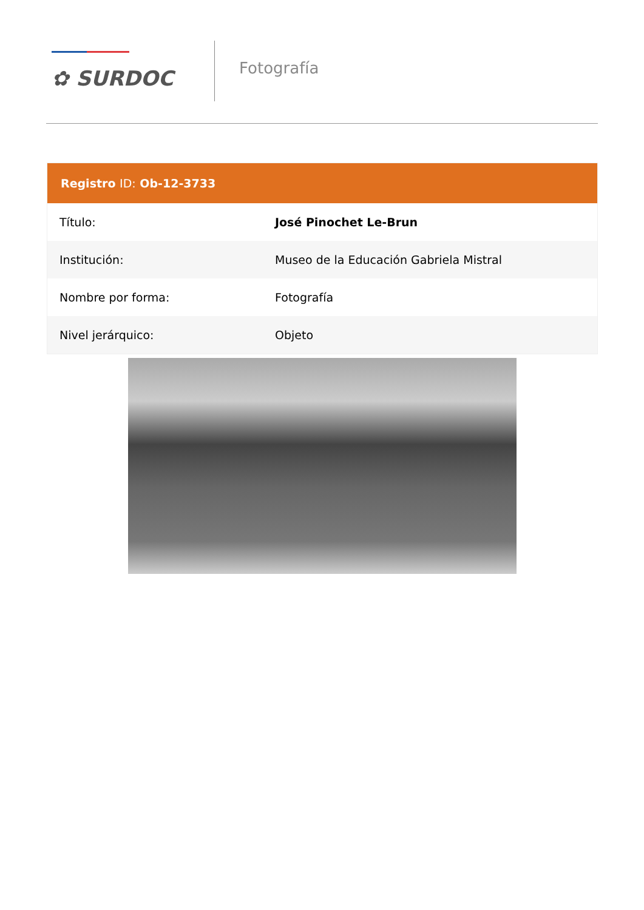✿ SURDOC
Fotografía
| Registro ID: Ob-12-3733 | |
| --- | --- |
| Título: | José Pinochet Le-Brun |
| Institución: | Museo de la Educación Gabriela Mistral |
| Nombre por forma: | Fotografía |
| Nivel jerárquico: | Objeto |